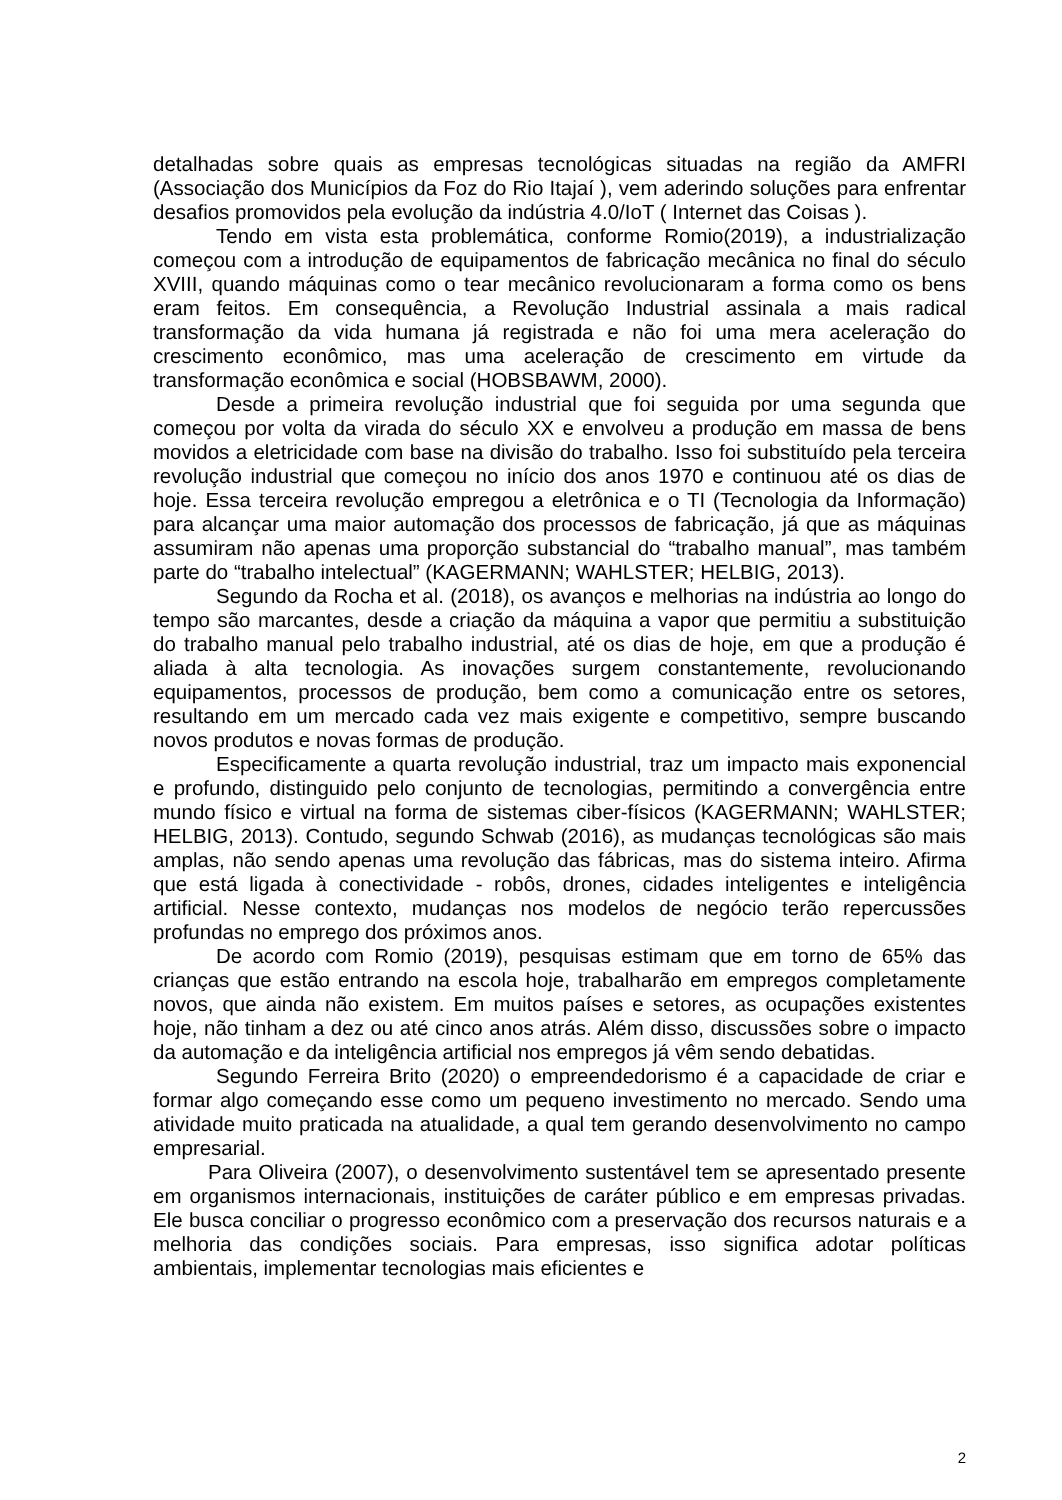detalhadas sobre quais as empresas tecnológicas situadas na região da AMFRI (Associação dos Municípios da Foz do Rio Itajaí ), vem aderindo soluções para enfrentar desafios promovidos pela evolução da indústria 4.0/IoT ( Internet das Coisas ).
Tendo em vista esta problemática, conforme Romio(2019), a industrialização começou com a introdução de equipamentos de fabricação mecânica no final do século XVIII, quando máquinas como o tear mecânico revolucionaram a forma como os bens eram feitos. Em consequência, a Revolução Industrial assinala a mais radical transformação da vida humana já registrada e não foi uma mera aceleração do crescimento econômico, mas uma aceleração de crescimento em virtude da transformação econômica e social (HOBSBAWM, 2000).
Desde a primeira revolução industrial que foi seguida por uma segunda que começou por volta da virada do século XX e envolveu a produção em massa de bens movidos a eletricidade com base na divisão do trabalho. Isso foi substituído pela terceira revolução industrial que começou no início dos anos 1970 e continuou até os dias de hoje. Essa terceira revolução empregou a eletrônica e o TI (Tecnologia da Informação) para alcançar uma maior automação dos processos de fabricação, já que as máquinas assumiram não apenas uma proporção substancial do “trabalho manual”, mas também parte do “trabalho intelectual” (KAGERMANN; WAHLSTER; HELBIG, 2013).
Segundo da Rocha et al. (2018), os avanços e melhorias na indústria ao longo do tempo são marcantes, desde a criação da máquina a vapor que permitiu a substituição do trabalho manual pelo trabalho industrial, até os dias de hoje, em que a produção é aliada à alta tecnologia. As inovações surgem constantemente, revolucionando equipamentos, processos de produção, bem como a comunicação entre os setores, resultando em um mercado cada vez mais exigente e competitivo, sempre buscando novos produtos e novas formas de produção.
Especificamente a quarta revolução industrial, traz um impacto mais exponencial e profundo, distinguido pelo conjunto de tecnologias, permitindo a convergência entre mundo físico e virtual na forma de sistemas ciber-físicos (KAGERMANN; WAHLSTER; HELBIG, 2013). Contudo, segundo Schwab (2016), as mudanças tecnológicas são mais amplas, não sendo apenas uma revolução das fábricas, mas do sistema inteiro. Afirma que está ligada à conectividade - robôs, drones, cidades inteligentes e inteligência artificial. Nesse contexto, mudanças nos modelos de negócio terão repercussões profundas no emprego dos próximos anos.
De acordo com Romio (2019), pesquisas estimam que em torno de 65% das crianças que estão entrando na escola hoje, trabalharão em empregos completamente novos, que ainda não existem. Em muitos países e setores, as ocupações existentes hoje, não tinham a dez ou até cinco anos atrás. Além disso, discussões sobre o impacto da automação e da inteligência artificial nos empregos já vêm sendo debatidas.
Segundo Ferreira Brito (2020) o empreendedorismo é a capacidade de criar e formar algo começando esse como um pequeno investimento no mercado. Sendo uma atividade muito praticada na atualidade, a qual tem gerando desenvolvimento no campo empresarial.
Para Oliveira (2007), o desenvolvimento sustentável tem se apresentado presente em organismos internacionais, instituições de caráter público e em empresas privadas. Ele busca conciliar o progresso econômico com a preservação dos recursos naturais e a melhoria das condições sociais. Para empresas, isso significa adotar políticas ambientais, implementar tecnologias mais eficientes e
2